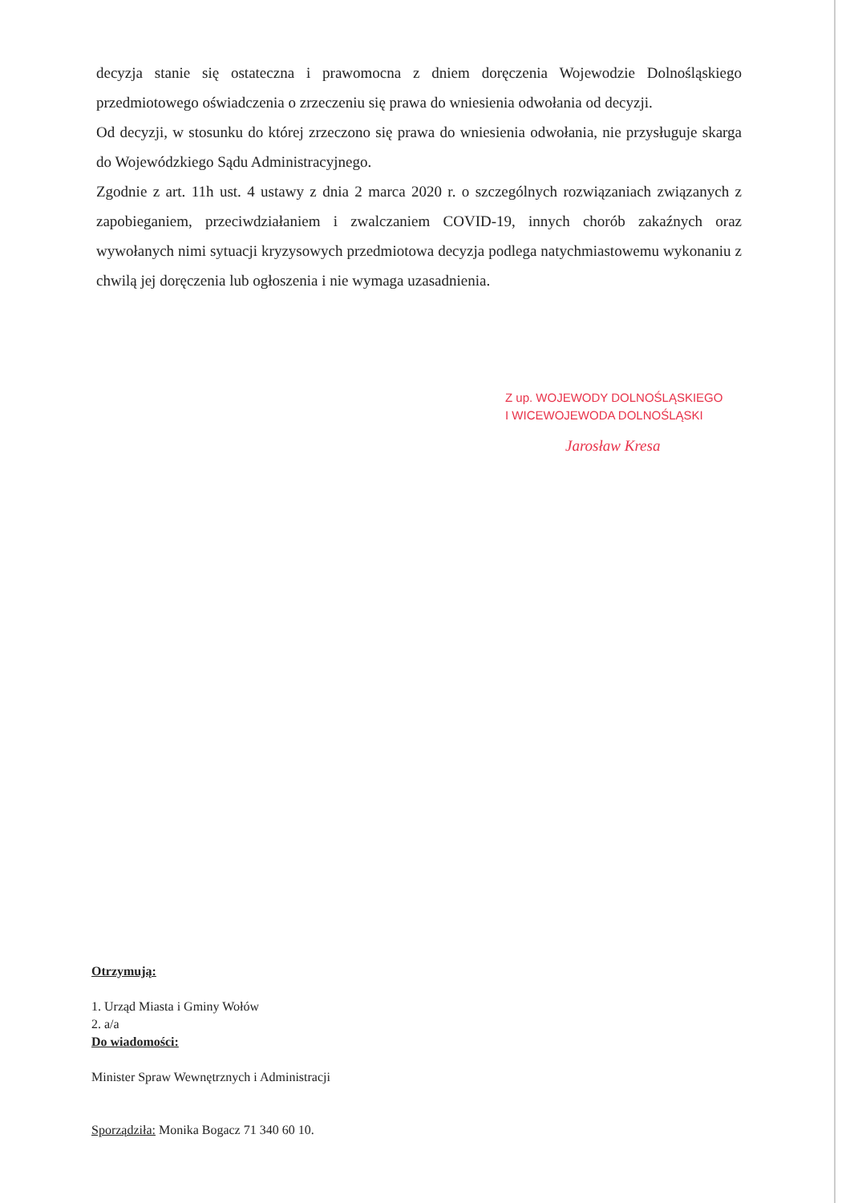decyzja stanie się ostateczna i prawomocna z dniem doręczenia Wojewodzie Dolnośląskiego przedmiotowego oświadczenia o zrzeczeniu się prawa do wniesienia odwołania od decyzji.
Od decyzji, w stosunku do której zrzeczono się prawa do wniesienia odwołania, nie przysługuje skarga do Wojewódzkiego Sądu Administracyjnego.
Zgodnie z art. 11h ust. 4 ustawy z dnia 2 marca 2020 r. o szczególnych rozwiązaniach związanych z zapobieganiem, przeciwdziałaniem i zwalczaniem COVID-19, innych chorób zakaźnych oraz wywołanych nimi sytuacji kryzysowych przedmiotowa decyzja podlega natychmiastowemu wykonaniu z chwilą jej doręczenia lub ogłoszenia i nie wymaga uzasadnienia.
Z up. WOJEWODY DOLNOŚLĄSKIEGO
I WICEWOJEWODA DOLNOŚLĄSKI
Jarosław Kresa
Otrzymują:
1. Urząd Miasta i Gminy Wołów
2. a/a
Do wiadomości:
Minister Spraw Wewnętrznych i Administracji
Sporządziła: Monika Bogacz 71 340 60 10.